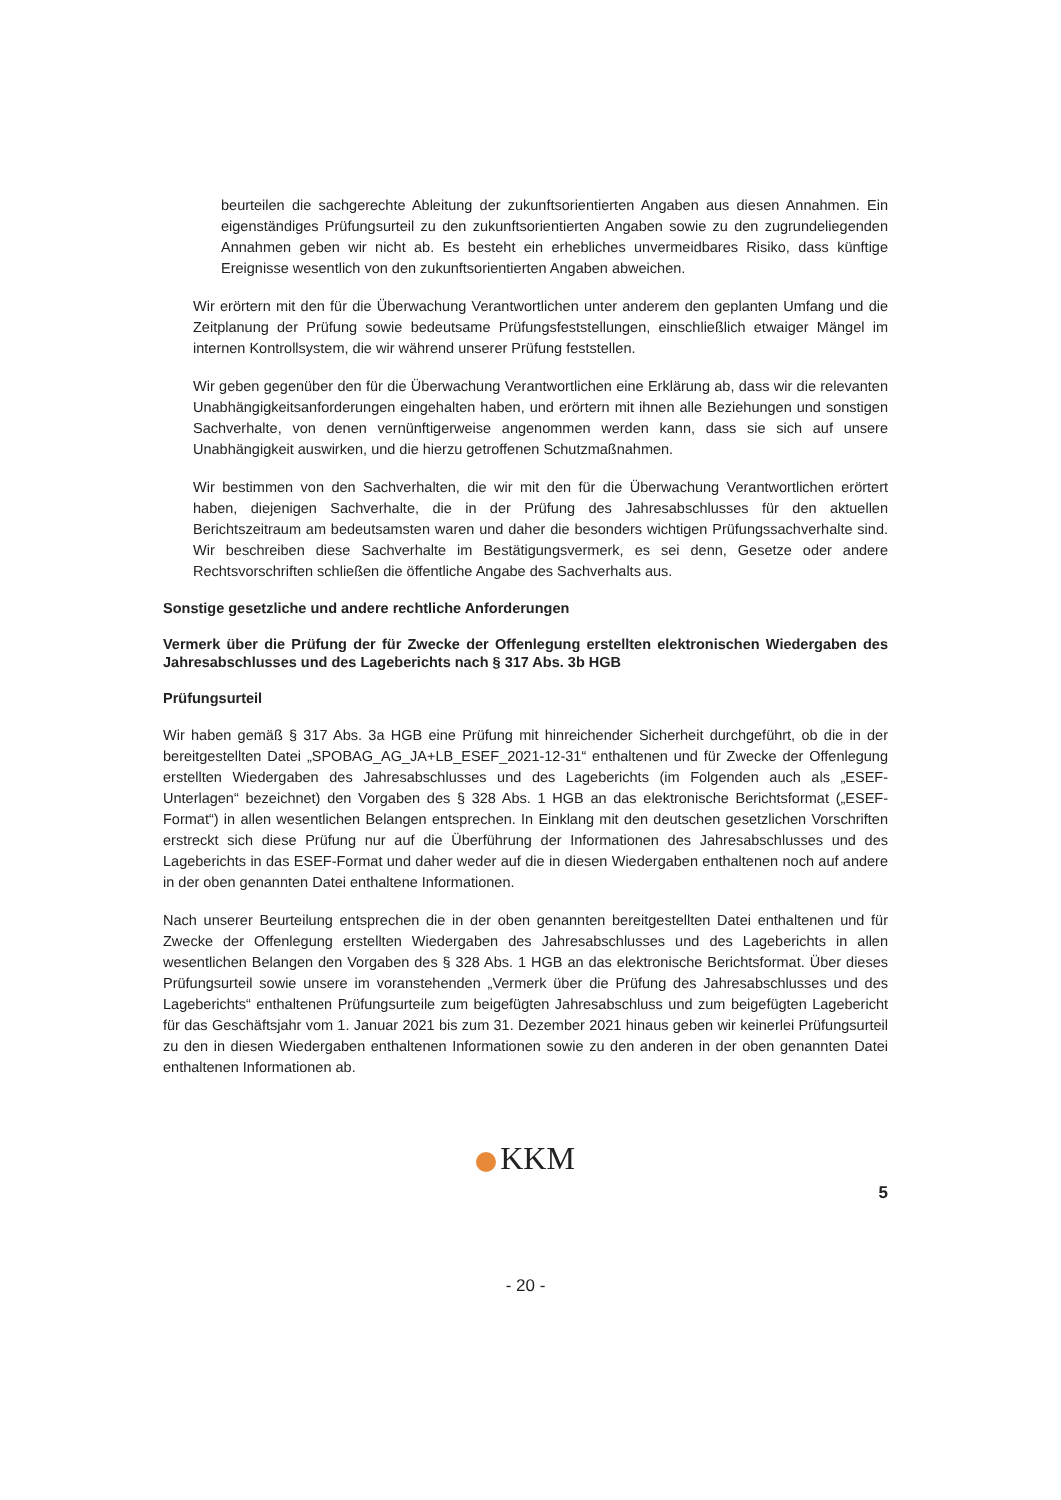beurteilen die sachgerechte Ableitung der zukunftsorientierten Angaben aus diesen Annahmen. Ein eigenständiges Prüfungsurteil zu den zukunftsorientierten Angaben sowie zu den zugrundeliegenden Annahmen geben wir nicht ab. Es besteht ein erhebliches unvermeidbares Risiko, dass künftige Ereignisse wesentlich von den zukunftsorientierten Angaben abweichen.
Wir erörtern mit den für die Überwachung Verantwortlichen unter anderem den geplanten Umfang und die Zeitplanung der Prüfung sowie bedeutsame Prüfungsfeststellungen, einschließlich etwaiger Mängel im internen Kontrollsystem, die wir während unserer Prüfung feststellen.
Wir geben gegenüber den für die Überwachung Verantwortlichen eine Erklärung ab, dass wir die relevanten Unabhängigkeitsanforderungen eingehalten haben, und erörtern mit ihnen alle Beziehungen und sonstigen Sachverhalte, von denen vernünftigerweise angenommen werden kann, dass sie sich auf unsere Unabhängigkeit auswirken, und die hierzu getroffenen Schutzmaßnahmen.
Wir bestimmen von den Sachverhalten, die wir mit den für die Überwachung Verantwortlichen erörtert haben, diejenigen Sachverhalte, die in der Prüfung des Jahresabschlusses für den aktuellen Berichtszeitraum am bedeutsamsten waren und daher die besonders wichtigen Prüfungssachverhalte sind. Wir beschreiben diese Sachverhalte im Bestätigungsvermerk, es sei denn, Gesetze oder andere Rechtsvorschriften schließen die öffentliche Angabe des Sachverhalts aus.
Sonstige gesetzliche und andere rechtliche Anforderungen
Vermerk über die Prüfung der für Zwecke der Offenlegung erstellten elektronischen Wiedergaben des Jahresabschlusses und des Lageberichts nach § 317 Abs. 3b HGB
Prüfungsurteil
Wir haben gemäß § 317 Abs. 3a HGB eine Prüfung mit hinreichender Sicherheit durchgeführt, ob die in der bereitgestellten Datei „SPOBAG_AG_JA+LB_ESEF_2021-12-31“ enthaltenen und für Zwecke der Offenlegung erstellten Wiedergaben des Jahresabschlusses und des Lageberichts (im Folgenden auch als „ESEF-Unterlagen“ bezeichnet) den Vorgaben des § 328 Abs. 1 HGB an das elektronische Berichtsformat („ESEF-Format“) in allen wesentlichen Belangen entsprechen. In Einklang mit den deutschen gesetzlichen Vorschriften erstreckt sich diese Prüfung nur auf die Überführung der Informationen des Jahresabschlusses und des Lageberichts in das ESEF-Format und daher weder auf die in diesen Wiedergaben enthaltenen noch auf andere in der oben genannten Datei enthaltene Informationen.
Nach unserer Beurteilung entsprechen die in der oben genannten bereitgestellten Datei enthaltenen und für Zwecke der Offenlegung erstellten Wiedergaben des Jahresabschlusses und des Lageberichts in allen wesentlichen Belangen den Vorgaben des § 328 Abs. 1 HGB an das elektronische Berichtsformat. Über dieses Prüfungsurteil sowie unsere im voranstehenden „Vermerk über die Prüfung des Jahresabschlusses und des Lageberichts“ enthaltenen Prüfungsurteile zum beigefügten Jahresabschluss und zum beigefügten Lagebericht für das Geschäftsjahr vom 1. Januar 2021 bis zum 31. Dezember 2021 hinaus geben wir keinerlei Prüfungsurteil zu den in diesen Wiedergaben enthaltenen Informationen sowie zu den anderen in der oben genannten Datei enthaltenen Informationen ab.
KKM
5
- 20 -